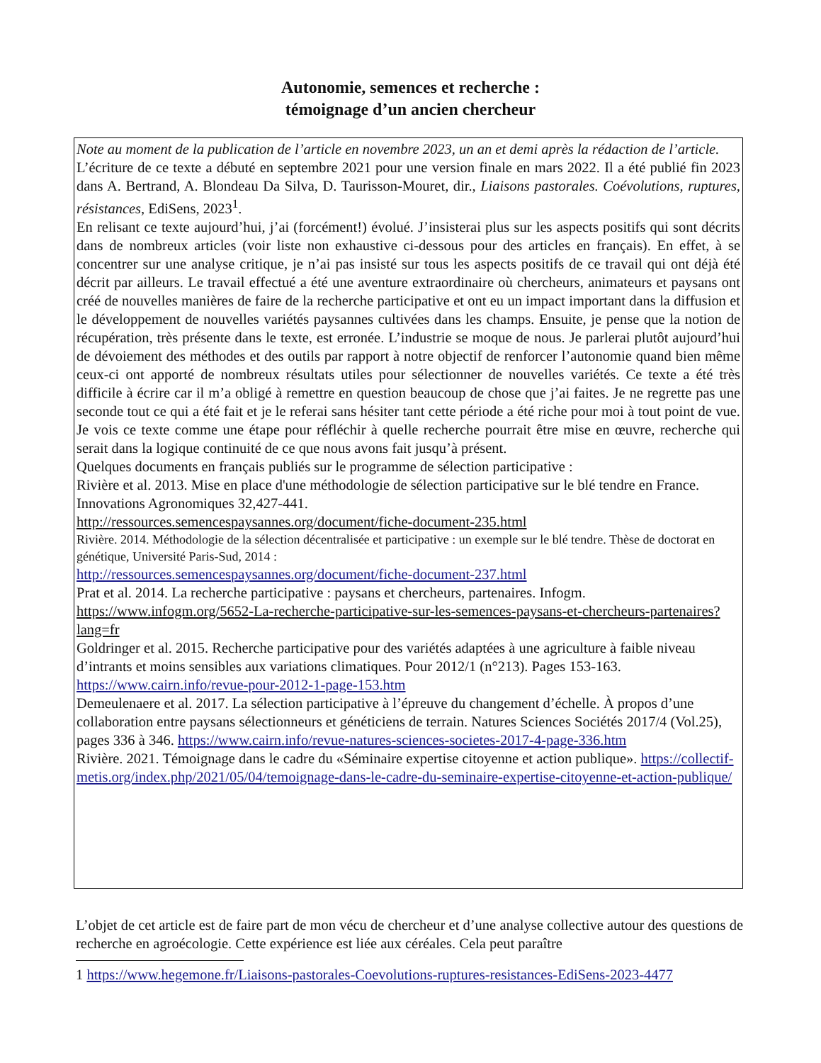Autonomie, semences et recherche :
témoignage d’un ancien chercheur
Note au moment de la publication de l’article en novembre 2023, un an et demi après la rédaction de l’article.
L’écriture de ce texte a débuté en septembre 2021 pour une version finale en mars 2022. Il a été publié fin 2023 dans A. Bertrand, A. Blondeau Da Silva, D. Taurisson-Mouret, dir., Liaisons pastorales. Coévolutions, ruptures, résistances, EdiSens, 2023<sup>1</sup>.
En relisant ce texte aujourd’hui, j’ai (forcément!) évolué. J’insisterai plus sur les aspects positifs qui sont décrits dans de nombreux articles (voir liste non exhaustive ci-dessous pour des articles en français). En effet, à se concentrer sur une analyse critique, je n’ai pas insisté sur tous les aspects positifs de ce travail qui ont déjà été décrit par ailleurs. Le travail effectué a été une aventure extraordinaire où chercheurs, animateurs et paysans ont créé de nouvelles manières de faire de la recherche participative et ont eu un impact important dans la diffusion et le développement de nouvelles variétés paysannes cultivées dans les champs. Ensuite, je pense que la notion de récupération, très présente dans le texte, est erronée. L’industrie se moque de nous. Je parlerai plutôt aujourd’hui de dévoiement des méthodes et des outils par rapport à notre objectif de renforcer l’autonomie quand bien même ceux-ci ont apporté de nombreux résultats utiles pour sélectionner de nouvelles variétés. Ce texte a été très difficile à écrire car il m’a obligé à remettre en question beaucoup de chose que j’ai faites. Je ne regrette pas une seconde tout ce qui a été fait et je le referai sans hésiter tant cette période a été riche pour moi à tout point de vue. Je vois ce texte comme une étape pour réfléchir à quelle recherche pourrait être mise en œuvre, recherche qui serait dans la logique continuité de ce que nous avons fait jusqu’à présent.
Quelques documents en français publiés sur le programme de sélection participative :
Rivière et al. 2013. Mise en place d'une méthodologie de sélection participative sur le blé tendre en France. Innovations Agronomiques 32,427-441.
http://ressources.semencespaysannes.org/document/fiche-document-235.html
Rivière. 2014. Méthodologie de la sélection décentralisée et participative : un exemple sur le blé tendre. Thèse de doctorat en génétique, Université Paris-Sud, 2014 :
http://ressources.semencespaysannes.org/document/fiche-document-237.html
Prat et al. 2014. La recherche participative : paysans et chercheurs, partenaires. Infogm.
https://www.infogm.org/5652-La-recherche-participative-sur-les-semences-paysans-et-chercheurs-partenaires?lang=fr
Goldringer et al. 2015. Recherche participative pour des variétés adaptées à une agriculture à faible niveau d’intrants et moins sensibles aux variations climatiques. Pour 2012/1 (n°213). Pages 153-163. https://www.cairn.info/revue-pour-2012-1-page-153.htm
Demeulenaere et al. 2017. La sélection participative à l’épreuve du changement d’échelle. À propos d’une collaboration entre paysans sélectionneurs et généticiens de terrain. Natures Sciences Sociétés 2017/4 (Vol.25), pages 336 à 346. https://www.cairn.info/revue-natures-sciences-societes-2017-4-page-336.htm
Rivière. 2021. Témoignage dans le cadre du «Séminaire expertise citoyenne et action publique». https://collectif-metis.org/index.php/2021/05/04/temoignage-dans-le-cadre-du-seminaire-expertise-citoyenne-et-action-publique/
L’objet de cet article est de faire part de mon vécu de chercheur et d’une analyse collective autour des questions de recherche en agroécologie. Cette expérience est liée aux céréales. Cela peut paraître
1 https://www.hegemone.fr/Liaisons-pastorales-Coevolutions-ruptures-resistances-EdiSens-2023-4477